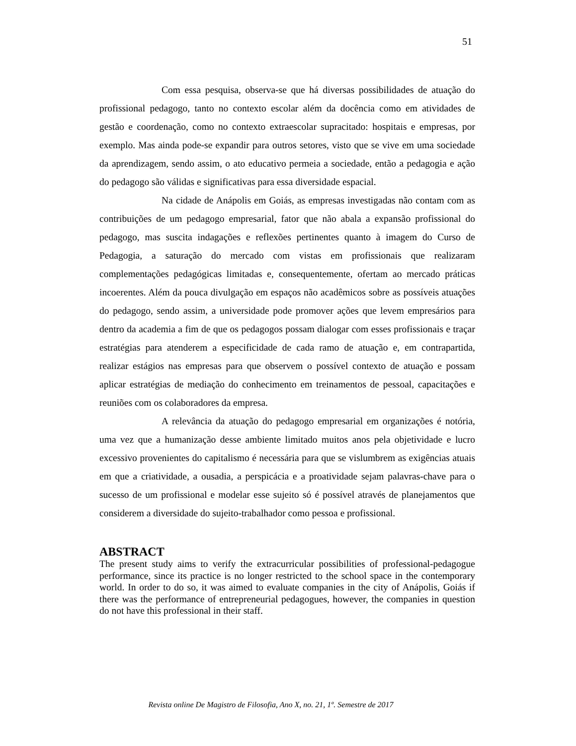51
Com essa pesquisa, observa-se que há diversas possibilidades de atuação do profissional pedagogo, tanto no contexto escolar além da docência como em atividades de gestão e coordenação, como no contexto extraescolar supracitado: hospitais e empresas, por exemplo. Mas ainda pode-se expandir para outros setores, visto que se vive em uma sociedade da aprendizagem, sendo assim, o ato educativo permeia a sociedade, então a pedagogia e ação do pedagogo são válidas e significativas para essa diversidade espacial.
Na cidade de Anápolis em Goiás, as empresas investigadas não contam com as contribuições de um pedagogo empresarial, fator que não abala a expansão profissional do pedagogo, mas suscita indagações e reflexões pertinentes quanto à imagem do Curso de Pedagogia, a saturação do mercado com vistas em profissionais que realizaram complementações pedagógicas limitadas e, consequentemente, ofertam ao mercado práticas incoerentes. Além da pouca divulgação em espaços não acadêmicos sobre as possíveis atuações do pedagogo, sendo assim, a universidade pode promover ações que levem empresários para dentro da academia a fim de que os pedagogos possam dialogar com esses profissionais e traçar estratégias para atenderem a especificidade de cada ramo de atuação e, em contrapartida, realizar estágios nas empresas para que observem o possível contexto de atuação e possam aplicar estratégias de mediação do conhecimento em treinamentos de pessoal, capacitações e reuniões com os colaboradores da empresa.
A relevância da atuação do pedagogo empresarial em organizações é notória, uma vez que a humanização desse ambiente limitado muitos anos pela objetividade e lucro excessivo provenientes do capitalismo é necessária para que se vislumbrem as exigências atuais em que a criatividade, a ousadia, a perspicácia e a proatividade sejam palavras-chave para o sucesso de um profissional e modelar esse sujeito só é possível através de planejamentos que considerem a diversidade do sujeito-trabalhador como pessoa e profissional.
ABSTRACT
The present study aims to verify the extracurricular possibilities of professional-pedagogue performance, since its practice is no longer restricted to the school space in the contemporary world. In order to do so, it was aimed to evaluate companies in the city of Anápolis, Goiás if there was the performance of entrepreneurial pedagogues, however, the companies in question do not have this professional in their staff.
Revista online De Magistro de Filosofia, Ano X, no. 21, 1º. Semestre de 2017